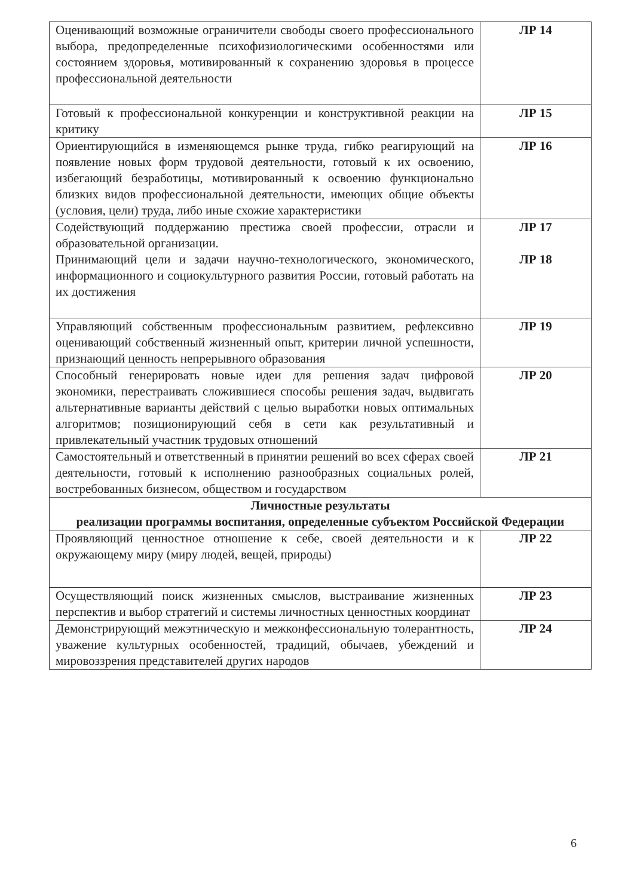| Оценивающий возможные ограничители свободы своего профессионального выбора, предопределенные психофизиологическими особенностями или состоянием здоровья, мотивированный к сохранению здоровья в процессе профессиональной деятельности | ЛР 14 |
| Готовый к профессиональной конкуренции и конструктивной реакции на критику | ЛР 15 |
| Ориентирующийся в изменяющемся рынке труда, гибко реагирующий на появление новых форм трудовой деятельности, готовый к их освоению, избегающий безработицы, мотивированный к освоению функционально близких видов профессиональной деятельности, имеющих общие объекты (условия, цели) труда, либо иные схожие характеристики | ЛР 16 |
| Содействующий поддержанию престижа своей профессии, отрасли и образовательной организации. Принимающий цели и задачи научно-технологического, экономического, информационного и социокультурного развития России, готовый работать на их достижения | ЛР 17 ЛР 18 |
| Управляющий собственным профессиональным развитием, рефлексивно оценивающий собственный жизненный опыт, критерии личной успешности, признающий ценность непрерывного образования | ЛР 19 |
| Способный генерировать новые идеи для решения задач цифровой экономики, перестраивать сложившиеся способы решения задач, выдвигать альтернативные варианты действий с целью выработки новых оптимальных алгоритмов; позиционирующий себя в сети как результативный и привлекательный участник трудовых отношений | ЛР 20 |
| Самостоятельный и ответственный в принятии решений во всех сферах своей деятельности, готовый к исполнению разнообразных социальных ролей, востребованных бизнесом, обществом и государством | ЛР 21 |
| Личностные результаты реализации программы воспитания, определенные субъектом Российской Федерации | |
| Проявляющий ценностное отношение к себе, своей деятельности и к окружающему миру (миру людей, вещей, природы) | ЛР 22 |
| Осуществляющий поиск жизненных смыслов, выстраивание жизненных перспектив и выбор стратегий и системы личностных ценностных координат | ЛР 23 |
| Демонстрирующий межэтническую и межконфессиональную толерантность, уважение культурных особенностей, традиций, обычаев, убеждений и мировоззрения представителей других народов | ЛР 24 |
6